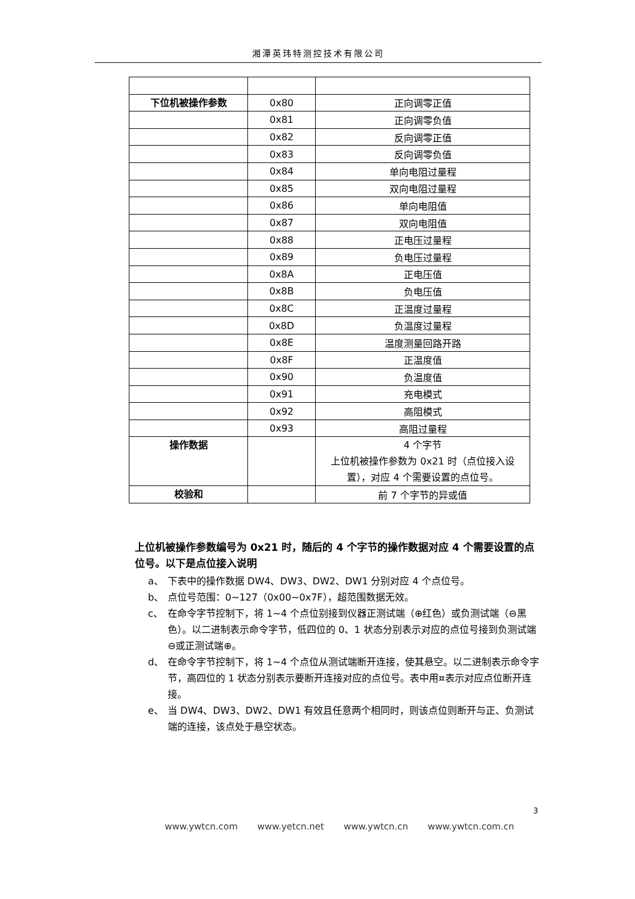湘潭英玮特测控技术有限公司
| 下位机被操作参数 | 0x80 | 正向调零正值 |
| | 0x81 | 正向调零负值 |
| | 0x82 | 反向调零正值 |
| | 0x83 | 反向调零负值 |
| | 0x84 | 单向电阻过量程 |
| | 0x85 | 双向电阻过量程 |
| | 0x86 | 单向电阻值 |
| | 0x87 | 双向电阻值 |
| | 0x88 | 正电压过量程 |
| | 0x89 | 负电压过量程 |
| | 0x8A | 正电压值 |
| | 0x8B | 负电压值 |
| | 0x8C | 正温度过量程 |
| | 0x8D | 负温度过量程 |
| | 0x8E | 温度测量回路开路 |
| | 0x8F | 正温度值 |
| | 0x90 | 负温度值 |
| | 0x91 | 充电模式 |
| | 0x92 | 高阻模式 |
| | 0x93 | 高阻过量程 |
| 操作数据 | | 4 个字节 上位机被操作参数为 0x21 时（点位接入设置），对应 4 个需要设置的点位号。 |
| 校验和 | | 前 7 个字节的异或值 |
上位机被操作参数编号为 0x21 时，随后的 4 个字节的操作数据对应 4 个需要设置的点位号。以下是点位接入说明
a、 下表中的操作数据 DW4、DW3、DW2、DW1 分别对应 4 个点位号。
b、 点位号范围：0~127（0x00~0x7F），超范围数据无效。
c、 在命令字节控制下，将 1~4 个点位别接到仪器正测试端（⊕红色）或负测试端（⊖黑色）。以二进制表示命令字节，低四位的 0、1 状态分别表示对应的点位号接到负测试端⊖或正测试端⊕。
d、 在命令字节控制下，将 1~4 个点位从测试端断开连接，使其悬空。以二进制表示命令字节，高四位的 1 状态分别表示要断开连接对应的点位号。表中用¤表示对应点位断开连接。
e、 当 DW4、DW3、DW2、DW1 有效且任意两个相同时，则该点位则断开与正、负测试端的连接，该点处于悬空状态。
3
www.ywtcn.com www.yetcn.net www.ywtcn.cn www.ywtcn.com.cn